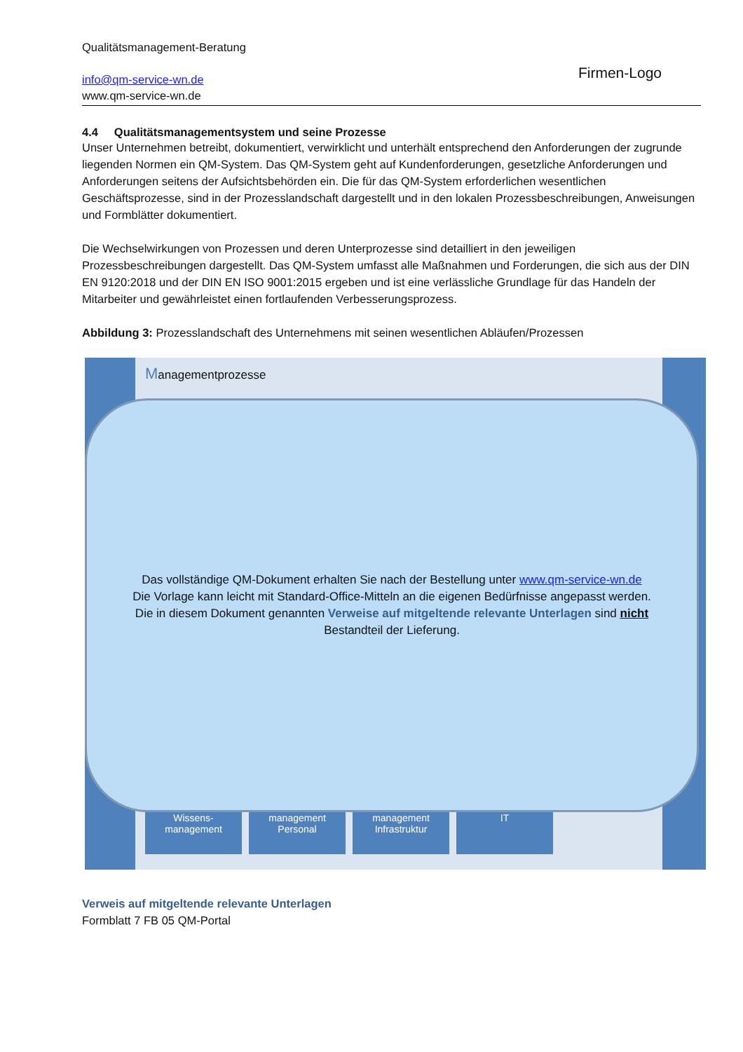Qualitätsmanagement-Beratung
info@qm-service-wn.de
www.qm-service-wn.de
Firmen-Logo
4.4 Qualitätsmanagementsystem und seine Prozesse
Unser Unternehmen betreibt, dokumentiert, verwirklicht und unterhält entsprechend den Anforderungen der zugrunde liegenden Normen ein QM-System. Das QM-System geht auf Kundenforderungen, gesetzliche Anforderungen und Anforderungen seitens der Aufsichtsbehörden ein. Die für das QM-System erforderlichen wesentlichen Geschäftsprozesse, sind in der Prozesslandschaft dargestellt und in den lokalen Prozessbeschreibungen, Anweisungen und Formblätter dokumentiert.
Die Wechselwirkungen von Prozessen und deren Unterprozesse sind detailliert in den jeweiligen Prozessbeschreibungen dargestellt. Das QM-System umfasst alle Maßnahmen und Forderungen, die sich aus der DIN EN 9120:2018 und der DIN EN ISO 9001:2015 ergeben und ist eine verlässliche Grundlage für das Handeln der Mitarbeiter und gewährleistet einen fortlaufenden Verbesserungsprozess.
Abbildung 3: Prozesslandschaft des Unternehmens mit seinen wesentlichen Abläufen/Prozessen
Managementprozesse
Wissens- management
management Personal
management Infrastruktur
IT
Das vollständige QM-Dokument erhalten Sie nach der Bestellung unter www.qm-service-wn.de
Die Vorlage kann leicht mit Standard-Office-Mitteln an die eigenen Bedürfnisse angepasst werden.
Die in diesem Dokument genannten Verweise auf mitgeltende relevante Unterlagen sind nicht
Bestandteil der Lieferung.
Verweis auf mitgeltende relevante Unterlagen
Formblatt 7 FB 05 QM-Portal